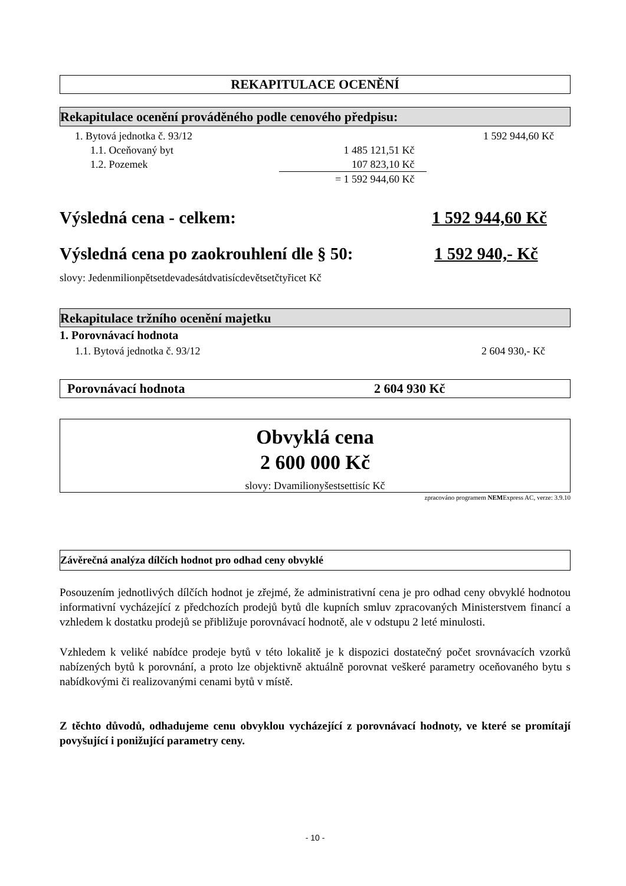REKAPITULACE OCENĚNÍ
Rekapitulace ocenění prováděného podle cenového předpisu:
| 1. Bytová jednotka č. 93/12 | | 1 592 944,60 Kč |
| 1.1. Oceňovaný byt | 1 485 121,51 Kč | |
| 1.2. Pozemek | 107 823,10 Kč | |
| | = 1 592 944,60 Kč | |
Výsledná cena - celkem: 1 592 944,60 Kč
Výsledná cena po zaokrouhlení dle § 50: 1 592 940,- Kč
slovy: Jedenmilionpětsetdevadesátdvatisícdevětsetčtyřicet Kč
Rekapitulace tržního ocenění majetku
1. Porovnávací hodnota
| 1.1. Bytová jednotka č. 93/12 | 2 604 930,- Kč |
Porovnávací hodnota 2 604 930 Kč
Obvyklá cena
2 600 000 Kč
slovy: Dvamilionyšestsettisíc Kč
zpracováno programem NEMExpress AC, verze: 3.9.10
Závěrečná analýza dílčích hodnot pro odhad ceny obvyklé
Posouzením jednotlivých dílčích hodnot je zřejmé, že administrativní cena je pro odhad ceny obvyklé hodnotou informativní vycházející z předchozích prodejů bytů dle kupních smluv zpracovaných Ministerstvem financí a vzhledem k dostatku prodejů se přibližuje porovnávací hodnotě, ale v odstupu 2 leté minulosti.
Vzhledem k veliké nabídce prodeje bytů v této lokalitě je k dispozici dostatečný počet srovnávacích vzorků nabízených bytů k porovnání, a proto lze objektivně aktuálně porovnat veškeré parametry oceňovaného bytu s nabídkovými či realizovanými cenami bytů v místě.
Z těchto důvodů, odhadujeme cenu obvyklou vycházející z porovnávací hodnoty, ve které se promítají povyšující i ponižující parametry ceny.
- 10 -